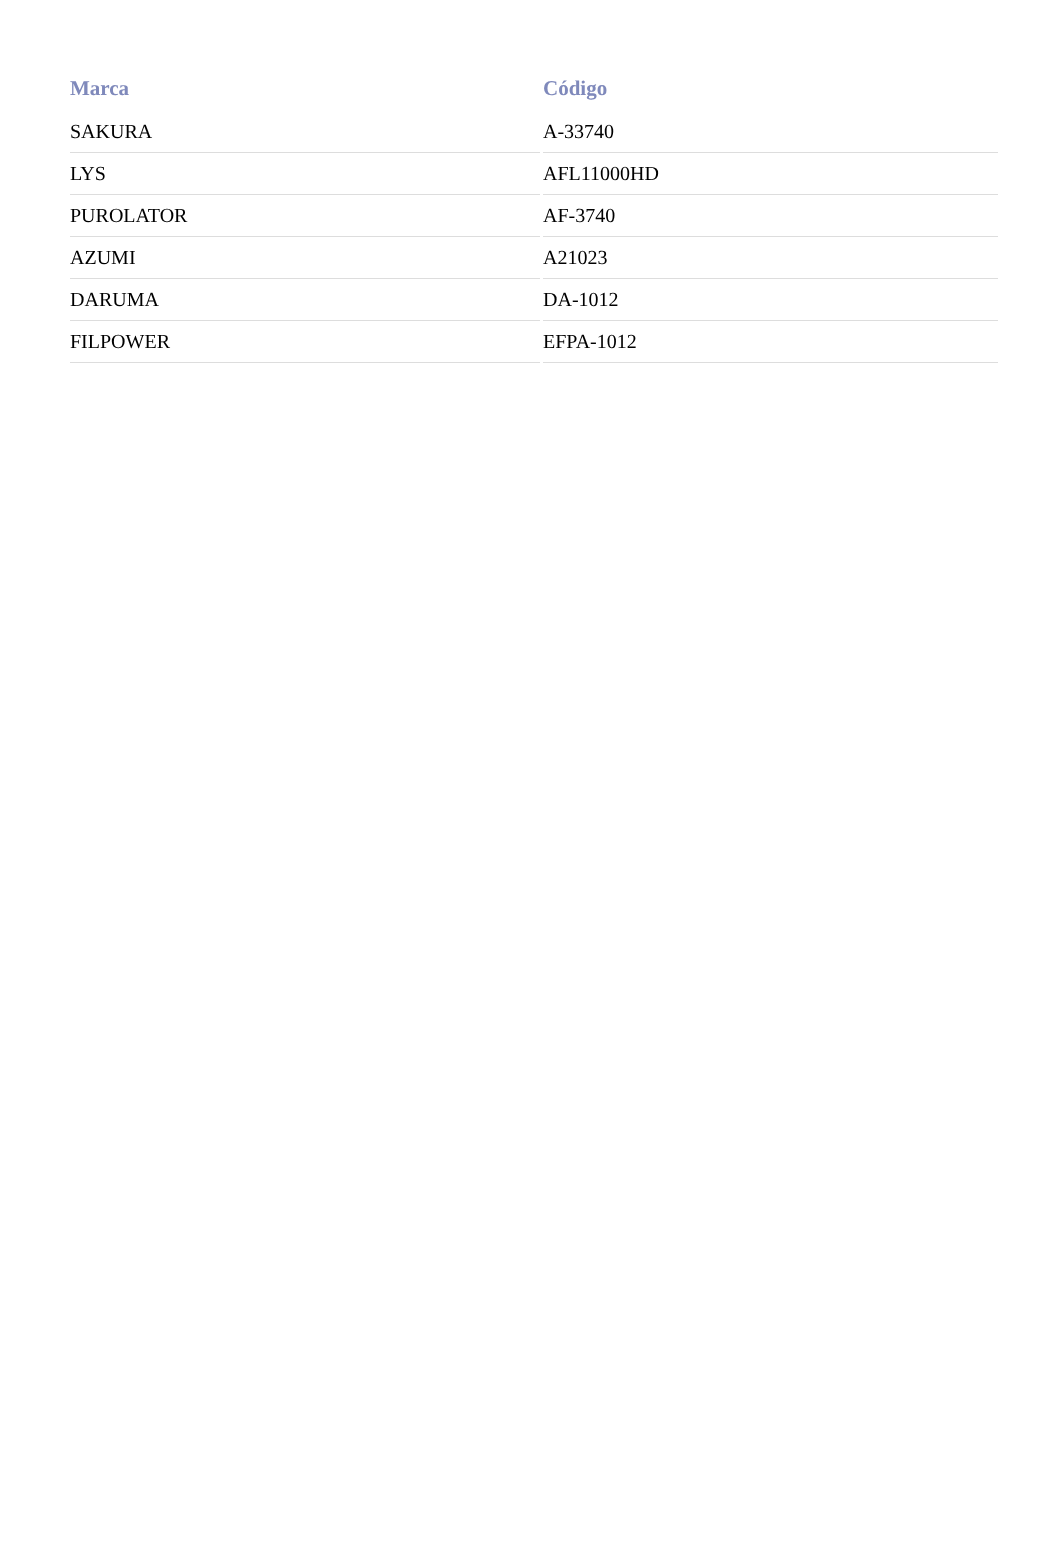| Marca | Código |
| --- | --- |
| SAKURA | A-33740 |
| LYS | AFL11000HD |
| PUROLATOR | AF-3740 |
| AZUMI | A21023 |
| DARUMA | DA-1012 |
| FILPOWER | EFPA-1012 |